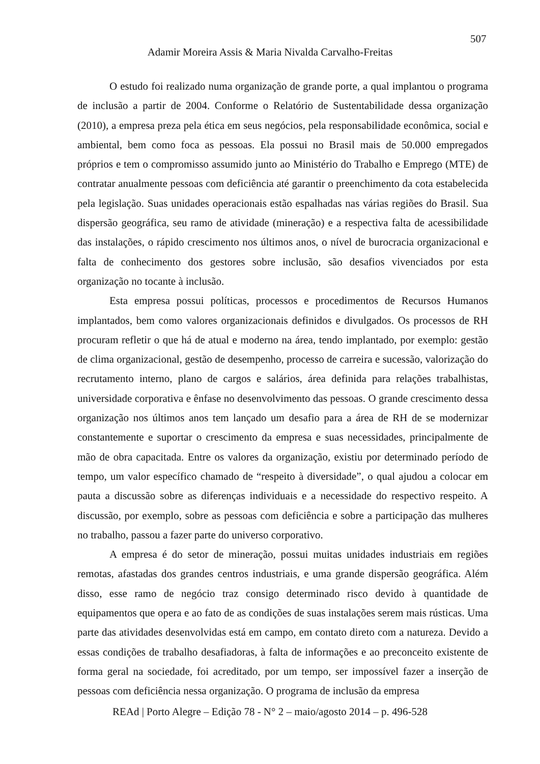507
Adamir Moreira Assis & Maria Nivalda Carvalho-Freitas
O estudo foi realizado numa organização de grande porte, a qual implantou o programa de inclusão a partir de 2004. Conforme o Relatório de Sustentabilidade dessa organização (2010), a empresa preza pela ética em seus negócios, pela responsabilidade econômica, social e ambiental, bem como foca as pessoas. Ela possui no Brasil mais de 50.000 empregados próprios e tem o compromisso assumido junto ao Ministério do Trabalho e Emprego (MTE) de contratar anualmente pessoas com deficiência até garantir o preenchimento da cota estabelecida pela legislação. Suas unidades operacionais estão espalhadas nas várias regiões do Brasil. Sua dispersão geográfica, seu ramo de atividade (mineração) e a respectiva falta de acessibilidade das instalações, o rápido crescimento nos últimos anos, o nível de burocracia organizacional e falta de conhecimento dos gestores sobre inclusão, são desafios vivenciados por esta organização no tocante à inclusão.
Esta empresa possui políticas, processos e procedimentos de Recursos Humanos implantados, bem como valores organizacionais definidos e divulgados. Os processos de RH procuram refletir o que há de atual e moderno na área, tendo implantado, por exemplo: gestão de clima organizacional, gestão de desempenho, processo de carreira e sucessão, valorização do recrutamento interno, plano de cargos e salários, área definida para relações trabalhistas, universidade corporativa e ênfase no desenvolvimento das pessoas. O grande crescimento dessa organização nos últimos anos tem lançado um desafio para a área de RH de se modernizar constantemente e suportar o crescimento da empresa e suas necessidades, principalmente de mão de obra capacitada. Entre os valores da organização, existiu por determinado período de tempo, um valor específico chamado de “respeito à diversidade”, o qual ajudou a colocar em pauta a discussão sobre as diferenças individuais e a necessidade do respectivo respeito. A discussão, por exemplo, sobre as pessoas com deficiência e sobre a participação das mulheres no trabalho, passou a fazer parte do universo corporativo.
A empresa é do setor de mineração, possui muitas unidades industriais em regiões remotas, afastadas dos grandes centros industriais, e uma grande dispersão geográfica. Além disso, esse ramo de negócio traz consigo determinado risco devido à quantidade de equipamentos que opera e ao fato de as condições de suas instalações serem mais rústicas. Uma parte das atividades desenvolvidas está em campo, em contato direto com a natureza. Devido a essas condições de trabalho desafiadoras, à falta de informações e ao preconceito existente de forma geral na sociedade, foi acreditado, por um tempo, ser impossível fazer a inserção de pessoas com deficiência nessa organização. O programa de inclusão da empresa
REAd | Porto Alegre – Edição 78 - N° 2 – maio/agosto 2014 – p. 496-528